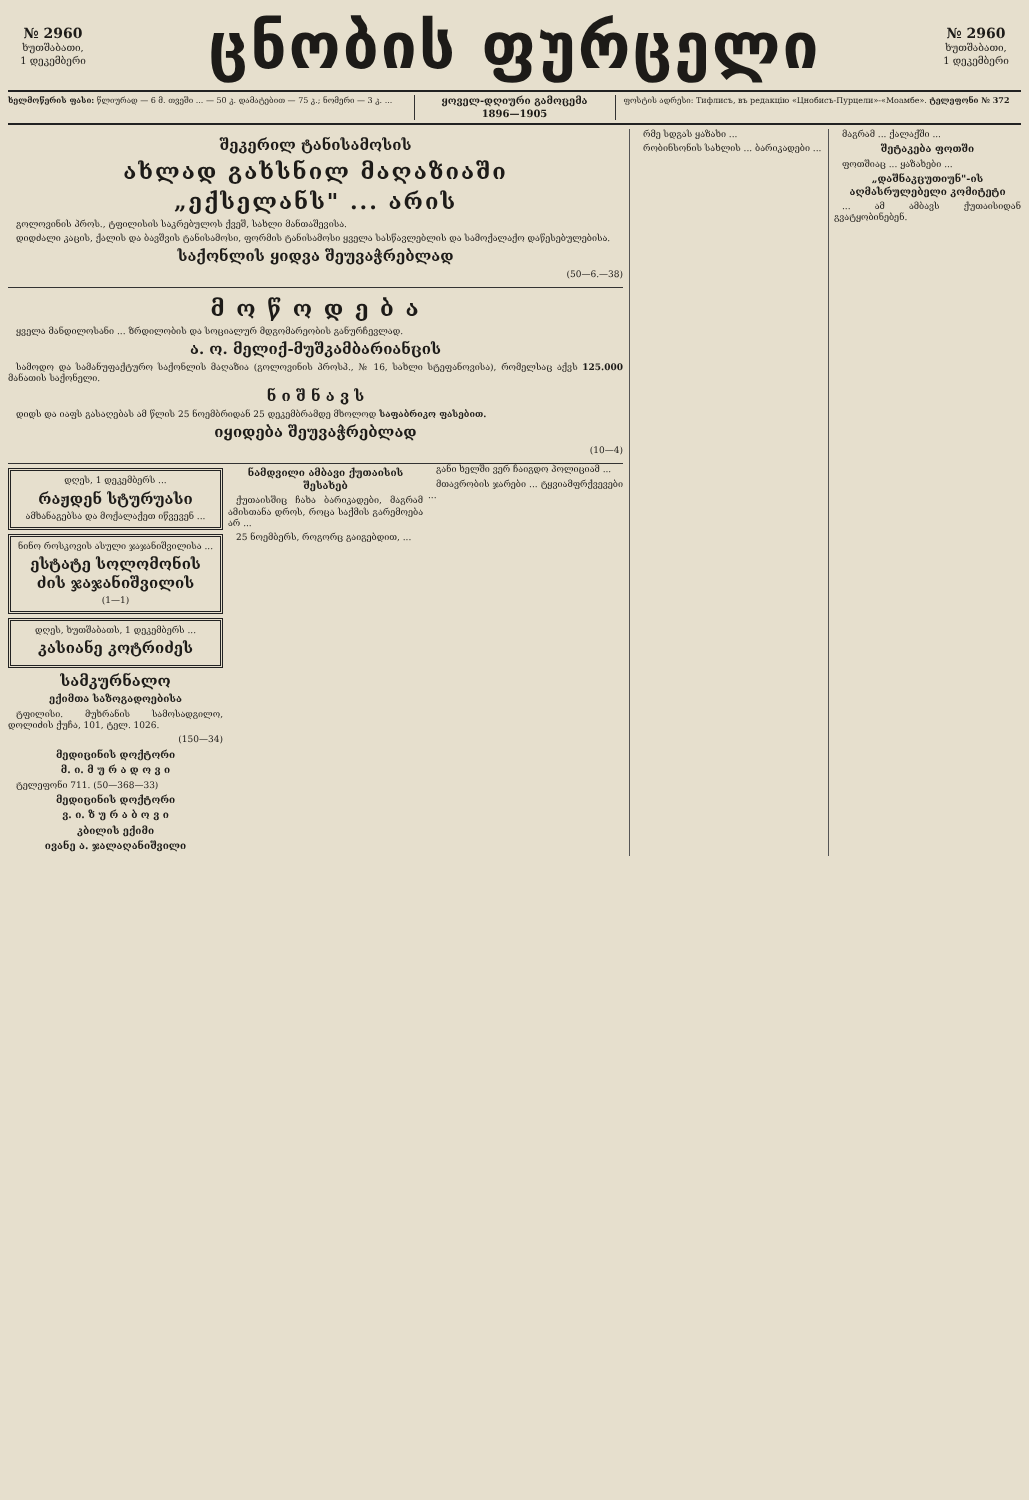№ 2960
ხუთშაბათი,
1 დეკემბერი
ცნობის ფურცელი
№ 2960
ხუთშაბათი,
1 დეკემბერი
ხელმოწერის ფასი: წლიურად — 6 მ. თვეში ... — 50 კ. დამატებით — 75 კ.; ნომერი — 3 კ. ...
ყოველ-დღიური გამოცემა
1896—1905
ფოსტის ადრესი: Тифлисъ, въ редакцію «Цнобисъ-Пурцели»-«Моамбе». ტელეფონი № 372
შეკერილ ტანისამოსის
ახლად გახსნილ მაღაზიაში
„ექსელანს" ... არის
გოლოვინის პროს., ტფილისის საკრებულოს ქვეშ, სახლი მანთაშევისა.
დიდძალი კაცის, ქალის და ბავშვის ტანისამოსი, ფორმის ტანისამოსი ყველა სასწავლებლის და სამოქალაქო დაწესებულებისა.
საქონლის ყიდვა შეუვაჭრებლად
(50—6.—38)
მ ო წ ო დ ე ბ ა
ყველა მანდილოსანი ... ზრდილობის და სოციალურ მდგომარეობის განურჩევლად.
ა. ო. მელიქ-მუშკამბარიანცის
სამოდო და სამანუფაქტურო საქონლის მაღაზია (გოლოვინის პროსპ., № 16, სახლი სტეფანოვისა), რომელსაც აქვს 125.000 მანათის საქონელი.
ნ ი შ ნ ა ვ ს
დიდს და იაფს გასაღებას ამ წლის 25 ნოემბრიდან 25 დეკემბრამდე მხოლოდ საფაბრიკო ფასებით.
იყიდება შეუვაჭრებლად
(10—4)
დღეს, 1 დეკემბერს ...
რაჟდენ სტურუასი
ამხანაგებსა და მოქალაქეთ იწვევენ ...
ნინო როსკოვის ასული ჯაჯანიშვილისა ...
ესტატე სოლომონის ძის ჯაჯანიშვილის
(1—1)
დღეს, ხუთშაბათს, 1 დეკემბერს ...
კასიანე კოტრიძეს
სამკურნალო
ექიმთა საზოგადოებისა
ტფილისი. მუხრანის სამოსადგილო, დოლიძის ქუჩა, 101, ტელ. 1026.
(150—34)
მედიცინის დოქტორი
მ. ი. მ უ რ ა დ ო ვ ი
ტელეფონი 711. (50—368—33)
მედიცინის დოქტორი
ვ. ი. ზ უ რ ა ბ ო ვ ი
კბილის ექიმი
ივანე ა. ჯალაღანიშვილი
ნამდვილი ამბავი ქუთაისის შესახებ
ქუთაისშიც ჩახა ბარიკადები, მაგრამ ამისთანა დროს, როცა საქმის გარემოება არ ...
25 ნოემბერს, როგორც გაიგებდით, ...
განი ხელში ვერ ჩაიგდო პოლიციამ ...
მთავრობის ჯარები ... ტყვიამფრქვევები ...
რმე სდგას ყაზახი ...
რობინსონის სახლის ... ბარიკადები ...
მაგრამ ... ქალაქში ...
შეტაკება ფოთში
ფოთშიაც ... ყაზახები ...
„დაშნაკცუთიუნ"-ის აღმასრულებელი კომიტეტი
... ამ ამბავს ქუთაისიდან გვატყობინებენ.